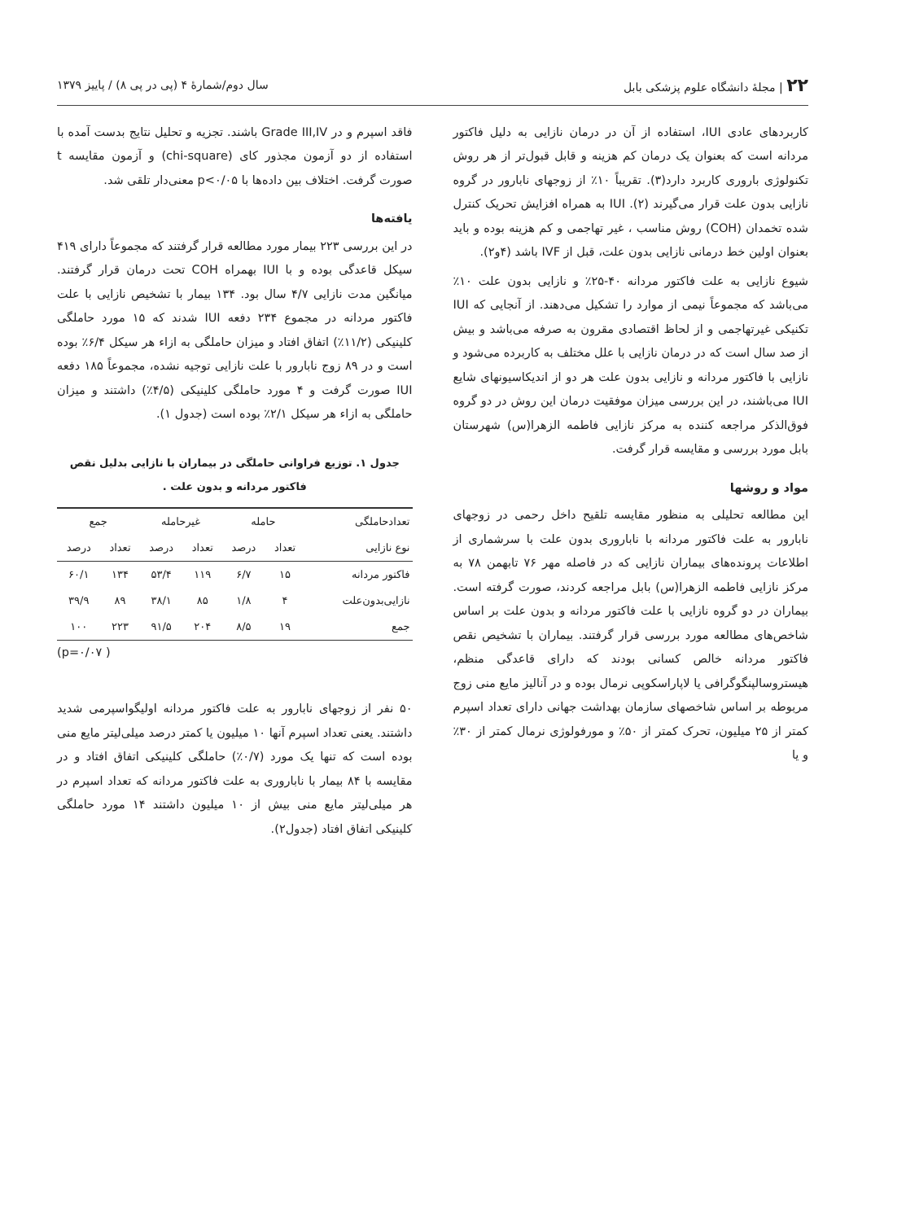۲۲ | مجلهٔ دانشگاه علوم پزشکی بابل سال دوم/شمارهٔ ۴ (پی در پی ۸) / پاییز ۱۳۷۹
کاربردهای عادی IUI، استفاده از آن در درمان نازایی به دلیل فاکتور مردانه است که بعنوان یک درمان کم هزینه و قابل قبول‌تر از هر روش تکنولوژی باروری کاربرد دارد(۳). تقریباً ۱۰٪ از زوجهای نابارور در گروه نازایی بدون علت قرار می‌گیرند (۲). IUI به همراه افزایش تحریک کنترل شده تخمدان (COH) روش مناسب ، غیر تهاجمی و کم هزینه بوده و باید بعنوان اولین خط درمانی نازایی بدون علت، قبل از IVF باشد (۴و۲).
شیوع نازایی به علت فاکتور مردانه ۴۰-۲۵٪ و نازایی بدون علت ۱۰٪ می‌باشد که مجموعاً نیمی از موارد را تشکیل می‌دهند. از آنجایی که IUI تکنیکی غیرتهاجمی و از لحاظ اقتصادی مقرون به صرفه می‌باشد و بیش از صد سال است که در درمان نازایی با علل مختلف به کاربرده می‌شود و نازایی با فاکتور مردانه و نازایی بدون علت هر دو از اندیکاسیونهای شایع IUI می‌باشند، در این بررسی میزان موفقیت درمان این روش در دو گروه فوق‌الذکر مراجعه کننده به مرکز نازایی فاطمه الزهرا(س) شهرستان بابل مورد بررسی و مقایسه قرار گرفت.
مواد و روشها
این مطالعه تحلیلی به منظور مقایسه تلقیح داخل رحمی در زوجهای نابارور به علت فاکتور مردانه با ناباروری بدون علت با سرشماری از اطلاعات پرونده‌های بیماران نازایی که در فاصله مهر ۷۶ تابهمن ۷۸ به مرکز نازایی فاطمه الزهرا(س) بابل مراجعه کردند، صورت گرفته است. بیماران در دو گروه نازایی با علت فاکتور مردانه و بدون علت بر اساس شاخص‌های مطالعه مورد بررسی قرار گرفتند. بیماران با تشخیص نقص فاکتور مردانه خالص کسانی بودند که دارای قاعدگی منظم، هیستروسالپنگوگرافی یا لاپاراسکوپی نرمال بوده و در آنالیز مایع منی زوج مربوطه بر اساس شاخصهای سازمان بهداشت جهانی دارای تعداد اسپرم کمتر از ۲۵ میلیون، تحرک کمتر از ۵۰٪ و مورفولوژی نرمال کمتر از ۳۰٪ و یا
فاقد اسپرم و در Grade III,IV باشند. تجزیه و تحلیل نتایج بدست آمده با استفاده از دو آزمون مجذور کای (chi-square) و آزمون مقایسه t صورت گرفت. اختلاف بین داده‌ها با p<۰/۰۵ معنی‌دار تلقی شد.
یافته‌ها
در این بررسی ۲۲۳ بیمار مورد مطالعه قرار گرفتند که مجموعاً دارای ۴۱۹ سیکل قاعدگی بوده و با IUI بهمراه COH تحت درمان قرار گرفتند. میانگین مدت نازایی ۴/۷ سال بود. ۱۳۴ بیمار با تشخیص نازایی با علت فاکتور مردانه در مجموع ۲۳۴ دفعه IUI شدند که ۱۵ مورد حاملگی کلینیکی (۱۱/۲٪) اتفاق افتاد و میزان حاملگی به ازاء هر سیکل ۶/۴٪ بوده است و در ۸۹ زوج نابارور با علت نازایی توجیه نشده، مجموعاً ۱۸۵ دفعه IUI صورت گرفت و ۴ مورد حاملگی کلینیکی (۴/۵٪) داشتند و میزان حاملگی به ازاء هر سیکل ۲/۱٪ بوده است (جدول ۱).
جدول ۱. توزیع فراوانی حاملگی در بیماران با نازایی بدلیل نقص فاکتور مردانه و بدون علت .
| تعدادحاملگی | حامله | | غیرحامله | | جمع | |
| --- | --- | --- | --- | --- | --- | --- |
| نوع نازایی | تعداد | درصد | تعداد | درصد | تعداد | درصد |
| فاکتور مردانه | ۱۵ | ۶/۷ | ۱۱۹ | ۵۳/۴ | ۱۳۴ | ۶۰/۱ |
| نازایی‌بدون‌علت | ۴ | ۱/۸ | ۸۵ | ۳۸/۱ | ۸۹ | ۳۹/۹ |
| جمع | ۱۹ | ۸/۵ | ۲۰۴ | ۹۱/۵ | ۲۲۳ | ۱۰۰ |
( p=۰/۰۷)
۵۰ نفر از زوجهای نابارور به علت فاکتور مردانه اولیگواسپرمی شدید داشتند. یعنی تعداد اسپرم آنها ۱۰ میلیون یا کمتر درصد میلی‌لیتر مایع منی بوده است که تنها یک مورد (۰/۷٪) حاملگی کلینیکی اتفاق افتاد و در مقایسه با ۸۴ بیمار با ناباروری به علت فاکتور مردانه که تعداد اسپرم در هر میلی‌لیتر مایع منی بیش از ۱۰ میلیون داشتند ۱۴ مورد حاملگی کلینیکی اتفاق افتاد (جدول۲).